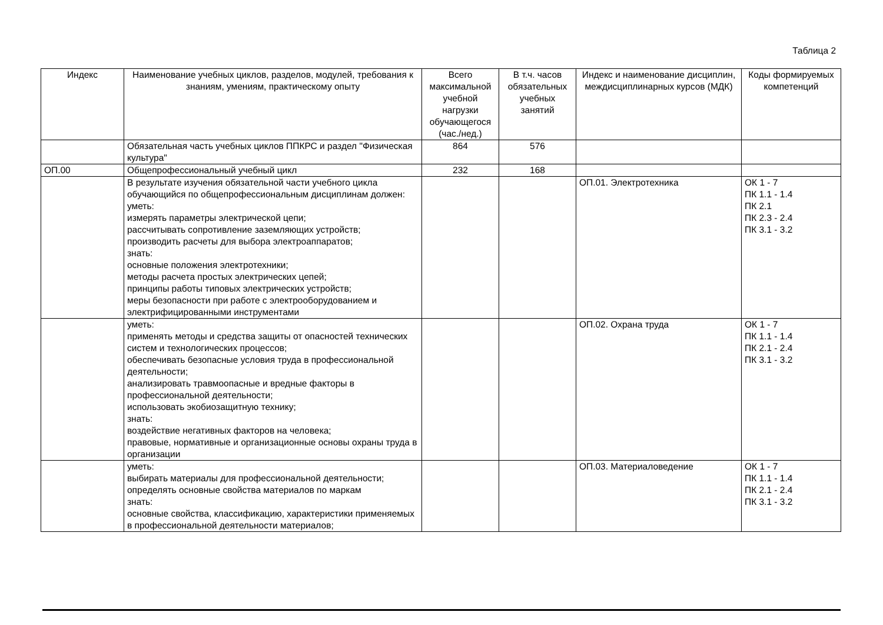Таблица 2
| Индекс | Наименование учебных циклов, разделов, модулей, требования к знаниям, умениям, практическому опыту | Всего максимальной учебной нагрузки обучающегося (час./нед.) | В т.ч. часов обязательных учебных занятий | Индекс и наименование дисциплин, междисциплинарных курсов (МДК) | Коды формируемых компетенций |
| --- | --- | --- | --- | --- | --- |
| | Обязательная часть учебных циклов ППКРС и раздел "Физическая культура" | 864 | 576 | | |
| ОП.00 | Общепрофессиональный учебный цикл | 232 | 168 | | |
| | В результате изучения обязательной части учебного цикла обучающийся по общепрофессиональным дисциплинам должен: уметь: измерять параметры электрической цепи; рассчитывать сопротивление заземляющих устройств; производить расчеты для выбора электроаппаратов; знать: основные положения электротехники; методы расчета простых электрических цепей; принципы работы типовых электрических устройств; меры безопасности при работе с электрооборудованием и электрифицированными инструментами | | | ОП.01. Электротехника | ОК 1 - 7 ПК 1.1 - 1.4 ПК 2.1 ПК 2.3 - 2.4 ПК 3.1 - 3.2 |
| | уметь: применять методы и средства защиты от опасностей технических систем и технологических процессов; обеспечивать безопасные условия труда в профессиональной деятельности; анализировать травмоопасные и вредные факторы в профессиональной деятельности; использовать экобиозащитную технику; знать: воздействие негативных факторов на человека; правовые, нормативные и организационные основы охраны труда в организации | | | ОП.02. Охрана труда | ОК 1 - 7 ПК 1.1 - 1.4 ПК 2.1 - 2.4 ПК 3.1 - 3.2 |
| | уметь: выбирать материалы для профессиональной деятельности; определять основные свойства материалов по маркам знать: основные свойства, классификацию, характеристики применяемых в профессиональной деятельности материалов; | | | ОП.03. Материаловедение | ОК 1 - 7 ПК 1.1 - 1.4 ПК 2.1 - 2.4 ПК 3.1 - 3.2 |